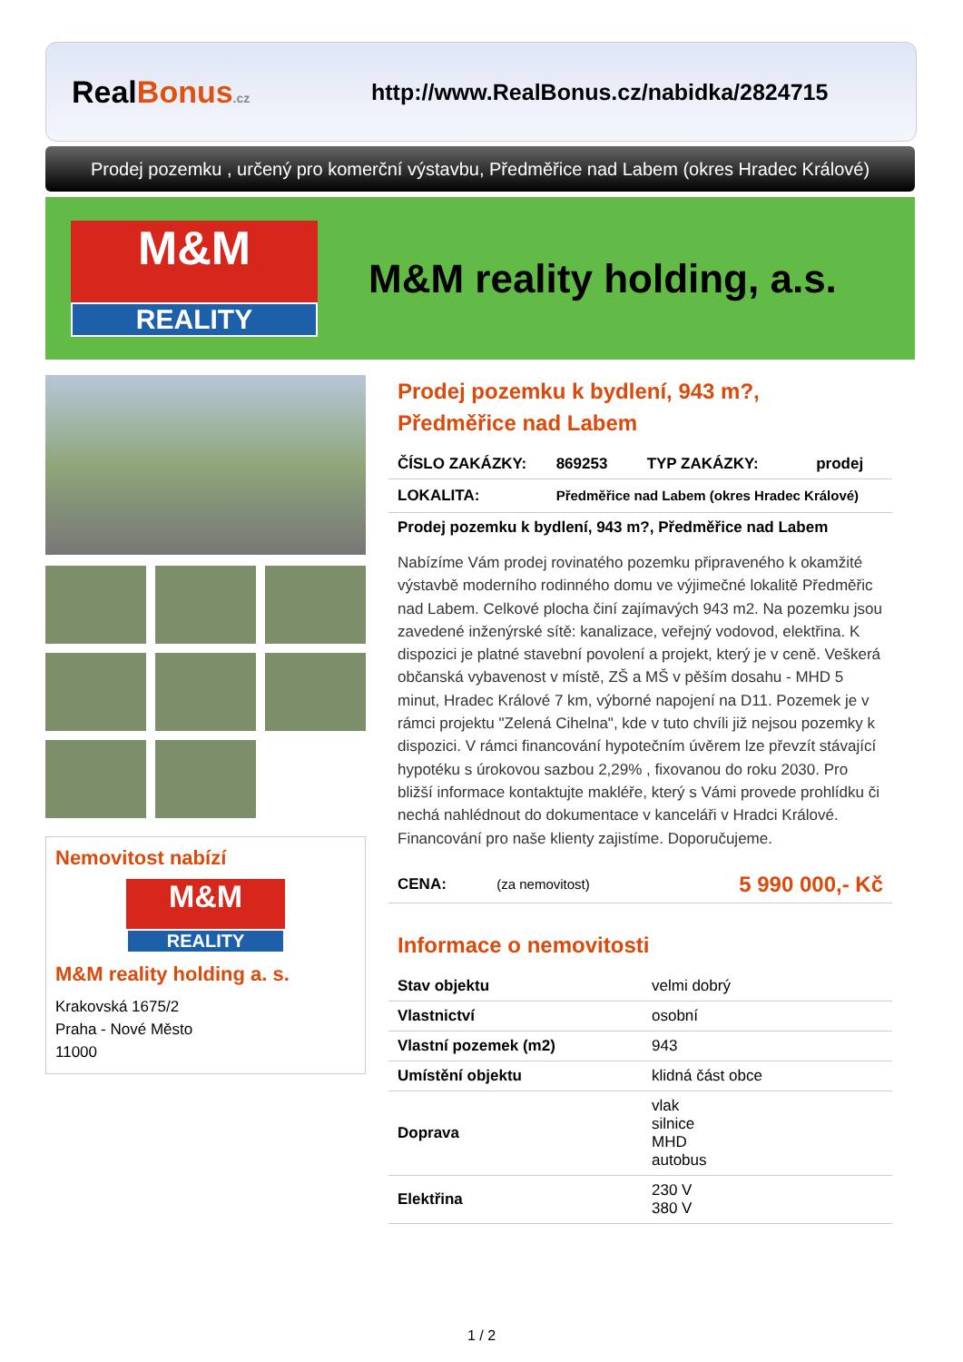RealBonus.cz
http://www.RealBonus.cz/nabidka/2824715
Prodej pozemku , určený pro komerční výstavbu, Předměřice nad Labem (okres Hradec Králové)
M&M
REALITY
M&M reality holding, a.s.
Nemovitost nabízí
M&M
REALITY
M&M reality holding a. s.
Krakovská 1675/2
Praha - Nové Město
11000
Prodej pozemku k bydlení, 943 m?,
Předměřice nad Labem
| ČÍSLO ZAKÁZKY: | 869253 | TYP ZAKÁZKY: | prodej |
| LOKALITA: | Předměřice nad Labem (okres Hradec Králové) | | |
| Prodej pozemku k bydlení, 943 m?, Předměřice nad Labem | | | |
Nabízíme Vám prodej rovinatého pozemku připraveného k okamžité výstavbě moderního rodinného domu ve výjimečné lokalitě Předměřic nad Labem. Celkové plocha činí zajímavých 943 m2. Na pozemku jsou zavedené inženýrské sítě: kanalizace, veřejný vodovod, elektřina. K dispozici je platné stavební povolení a projekt, který je v ceně. Veškerá občanská vybavenost v místě, ZŠ a MŠ v pěším dosahu - MHD 5 minut, Hradec Králové 7 km, výborné napojení na D11. Pozemek je v rámci projektu "Zelená Cihelna", kde v tuto chvíli již nejsou pozemky k dispozici. V rámci financování hypotečním úvěrem lze převzít stávající hypotéku s úrokovou sazbou 2,29% , fixovanou do roku 2030. Pro bližší informace kontaktujte makléře, který s Vámi provede prohlídku či nechá nahlédnout do dokumentace v kanceláři v Hradci Králové. Financování pro naše klienty zajistíme. Doporučujeme.
| CENA: | (za nemovitost) | 5 990 000,- Kč |
Informace o nemovitosti
| Stav objektu | velmi dobrý |
| Vlastnictví | osobní |
| Vlastní pozemek (m2) | 943 |
| Umístění objektu | klidná část obce |
| Doprava | vlak silnice MHD autobus |
| Elektřina | 230 V 380 V |
1 / 2